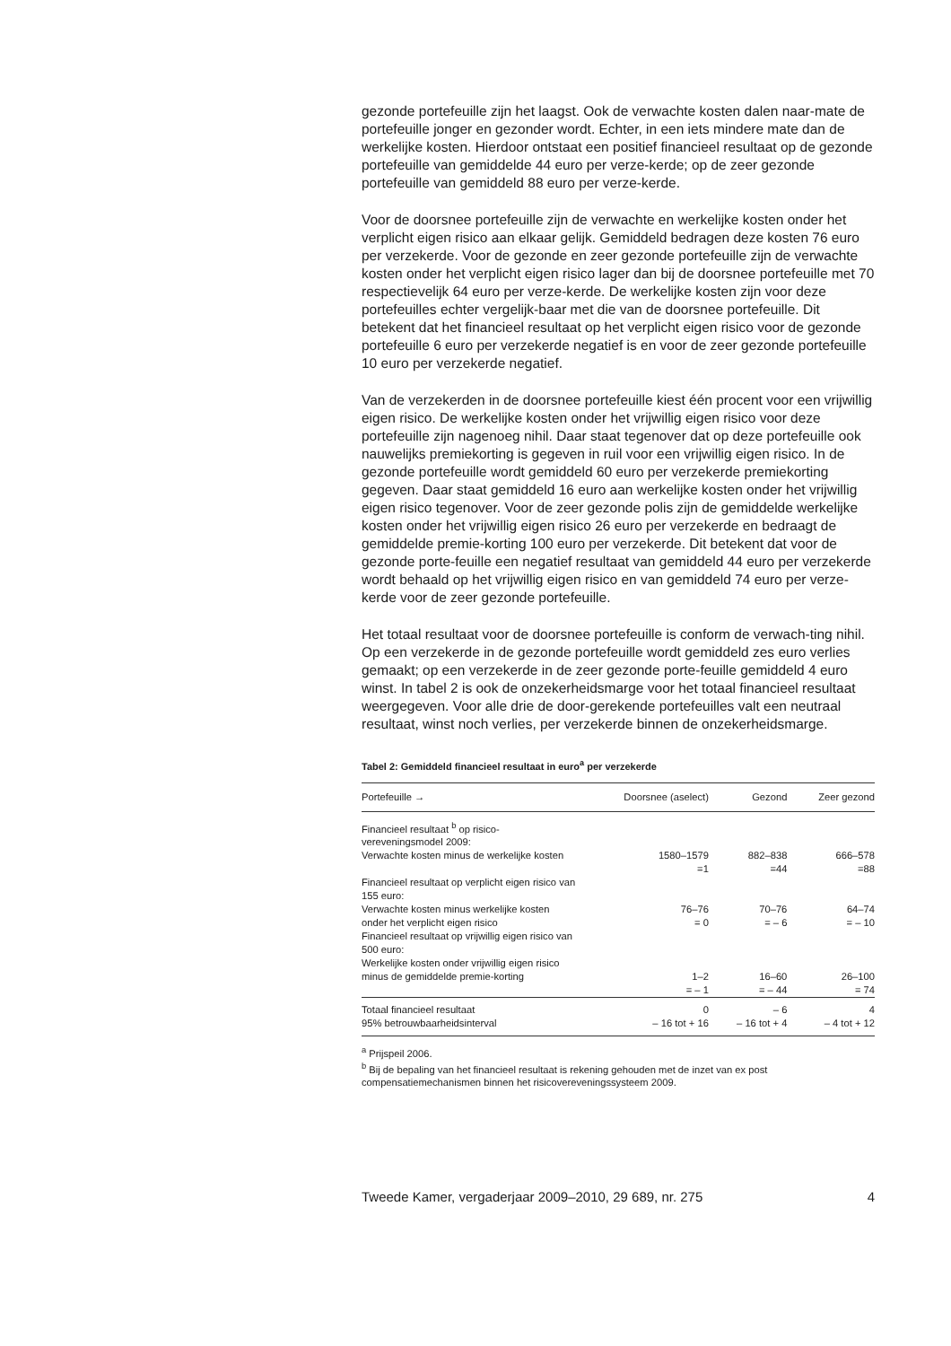gezonde portefeuille zijn het laagst. Ook de verwachte kosten dalen naar-mate de portefeuille jonger en gezonder wordt. Echter, in een iets mindere mate dan de werkelijke kosten. Hierdoor ontstaat een positief financieel resultaat op de gezonde portefeuille van gemiddelde 44 euro per verze-kerde; op de zeer gezonde portefeuille van gemiddeld 88 euro per verze-kerde.
Voor de doorsnee portefeuille zijn de verwachte en werkelijke kosten onder het verplicht eigen risico aan elkaar gelijk. Gemiddeld bedragen deze kosten 76 euro per verzekerde. Voor de gezonde en zeer gezonde portefeuille zijn de verwachte kosten onder het verplicht eigen risico lager dan bij de doorsnee portefeuille met 70 respectievelijk 64 euro per verze-kerde. De werkelijke kosten zijn voor deze portefeuilles echter vergelijk-baar met die van de doorsnee portefeuille. Dit betekent dat het financieel resultaat op het verplicht eigen risico voor de gezonde portefeuille 6 euro per verzekerde negatief is en voor de zeer gezonde portefeuille 10 euro per verzekerde negatief.
Van de verzekerden in de doorsnee portefeuille kiest één procent voor een vrijwillig eigen risico. De werkelijke kosten onder het vrijwillig eigen risico voor deze portefeuille zijn nagenoeg nihil. Daar staat tegenover dat op deze portefeuille ook nauwelijks premiekorting is gegeven in ruil voor een vrijwillig eigen risico. In de gezonde portefeuille wordt gemiddeld 60 euro per verzekerde premiekorting gegeven. Daar staat gemiddeld 16 euro aan werkelijke kosten onder het vrijwillig eigen risico tegenover. Voor de zeer gezonde polis zijn de gemiddelde werkelijke kosten onder het vrijwillig eigen risico 26 euro per verzekerde en bedraagt de gemiddelde premie-korting 100 euro per verzekerde. Dit betekent dat voor de gezonde porte-feuille een negatief resultaat van gemiddeld 44 euro per verzekerde wordt behaald op het vrijwillig eigen risico en van gemiddeld 74 euro per verze-kerde voor de zeer gezonde portefeuille.
Het totaal resultaat voor de doorsnee portefeuille is conform de verwach-ting nihil. Op een verzekerde in de gezonde portefeuille wordt gemiddeld zes euro verlies gemaakt; op een verzekerde in de zeer gezonde porte-feuille gemiddeld 4 euro winst. In tabel 2 is ook de onzekerheidsmarge voor het totaal financieel resultaat weergegeven. Voor alle drie de door-gerekende portefeuilles valt een neutraal resultaat, winst noch verlies, per verzekerde binnen de onzekerheidsmarge.
Tabel 2: Gemiddeld financieel resultaat in euro<sup>a</sup> per verzekerde
| Portefeuille → | Doorsnee (aselect) | Gezond | Zeer gezond |
| --- | --- | --- | --- |
| Financieel resultaat <sup>b</sup> op risico-vereveningsmodel 2009: | | | |
| Verwachte kosten minus de werkelijke kosten | 1580–1579 =1 | 882–838 =44 | 666–578 =88 |
| Financieel resultaat op verplicht eigen risico van 155 euro: | | | |
| Verwachte kosten minus werkelijke kosten onder het verplicht eigen risico | 76–76 = 0 | 70–76 = – 6 | 64–74 = – 10 |
| Financieel resultaat op vrijwillig eigen risico van 500 euro: | | | |
| Werkelijke kosten onder vrijwillig eigen risico minus de gemiddelde premie-korting | 1–2 = – 1 | 16–60 = – 44 | 26–100 = 74 |
| Totaal financieel resultaat | 0 | – 6 | 4 |
| 95% betrouwbaarheidsinterval | – 16 tot + 16 | – 16 tot + 4 | – 4 tot + 12 |
<sup>a</sup> Prijspeil 2006.
<sup>b</sup> Bij de bepaling van het financieel resultaat is rekening gehouden met de inzet van ex post compensatiemechanismen binnen het risicovereveningssysteem 2009.
Tweede Kamer, vergaderjaar 2009–2010, 29 689, nr. 275 4